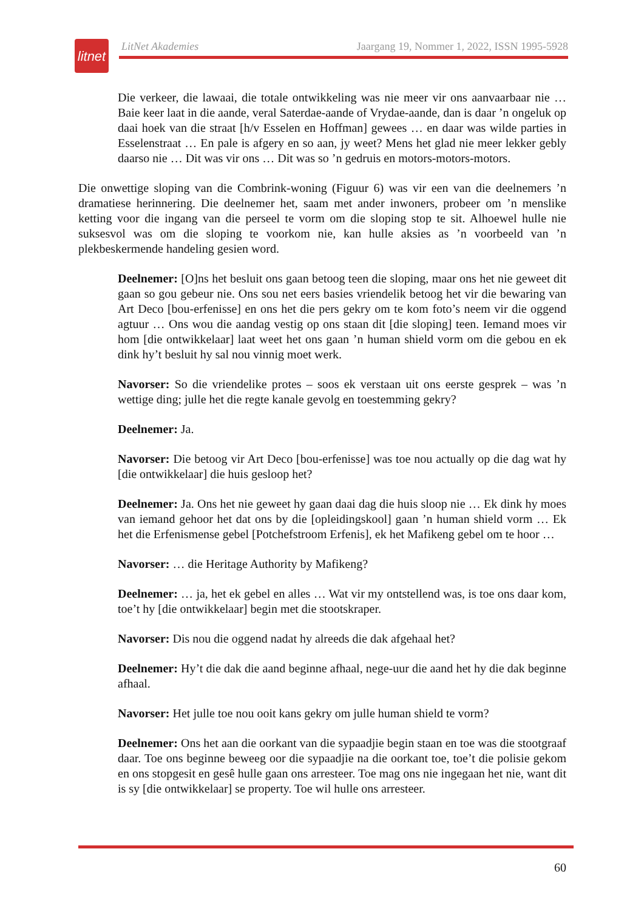litnet
LitNet Akademies Jaargang 19, Nommer 1, 2022, ISSN 1995-5928
Die verkeer, die lawaai, die totale ontwikkeling was nie meer vir ons aanvaarbaar nie … Baie keer laat in die aande, veral Saterdae-aande of Vrydae-aande, dan is daar ’n ongeluk op daai hoek van die straat [h/v Esselen en Hoffman] gewees … en daar was wilde parties in Esselenstraat … En pale is afgery en so aan, jy weet? Mens het glad nie meer lekker gebly daarso nie … Dit was vir ons … Dit was so ’n gedruis en motors-motors-motors.
Die onwettige sloping van die Combrink-woning (Figuur 6) was vir een van die deelnemers ’n dramatiese herinnering. Die deelnemer het, saam met ander inwoners, probeer om ’n menslike ketting voor die ingang van die perseel te vorm om die sloping stop te sit. Alhoewel hulle nie suksesvol was om die sloping te voorkom nie, kan hulle aksies as ’n voorbeeld van ’n plekbeskermende handeling gesien word.
Deelnemer: [O]ns het besluit ons gaan betoog teen die sloping, maar ons het nie geweet dit gaan so gou gebeur nie. Ons sou net eers basies vriendelik betoog het vir die bewaring van Art Deco [bou-erfenisse] en ons het die pers gekry om te kom foto’s neem vir die oggend agtuur … Ons wou die aandag vestig op ons staan dit [die sloping] teen. Iemand moes vir hom [die ontwikkelaar] laat weet het ons gaan ’n human shield vorm om die gebou en ek dink hy’t besluit hy sal nou vinnig moet werk.
Navorser: So die vriendelike protes – soos ek verstaan uit ons eerste gesprek – was ’n wettige ding; julle het die regte kanale gevolg en toestemming gekry?
Deelnemer: Ja.
Navorser: Die betoog vir Art Deco [bou-erfenisse] was toe nou actually op die dag wat hy [die ontwikkelaar] die huis gesloop het?
Deelnemer: Ja. Ons het nie geweet hy gaan daai dag die huis sloop nie … Ek dink hy moes van iemand gehoor het dat ons by die [opleidingskool] gaan ’n human shield vorm … Ek het die Erfenismense gebel [Potchefstroom Erfenis], ek het Mafikeng gebel om te hoor …
Navorser: … die Heritage Authority by Mafikeng?
Deelnemer: … ja, het ek gebel en alles … Wat vir my ontstellend was, is toe ons daar kom, toe’t hy [die ontwikkelaar] begin met die stootskraper.
Navorser: Dis nou die oggend nadat hy alreeds die dak afgehaal het?
Deelnemer: Hy’t die dak die aand beginne afhaal, nege-uur die aand het hy die dak beginne afhaal.
Navorser: Het julle toe nou ooit kans gekry om julle human shield te vorm?
Deelnemer: Ons het aan die oorkant van die sypaadjie begin staan en toe was die stootgraaf daar. Toe ons beginne beweeg oor die sypaadjie na die oorkant toe, toe’t die polisie gekom en ons stopgesit en gesê hulle gaan ons arresteer. Toe mag ons nie ingegaan het nie, want dit is sy [die ontwikkelaar] se property. Toe wil hulle ons arresteer.
60